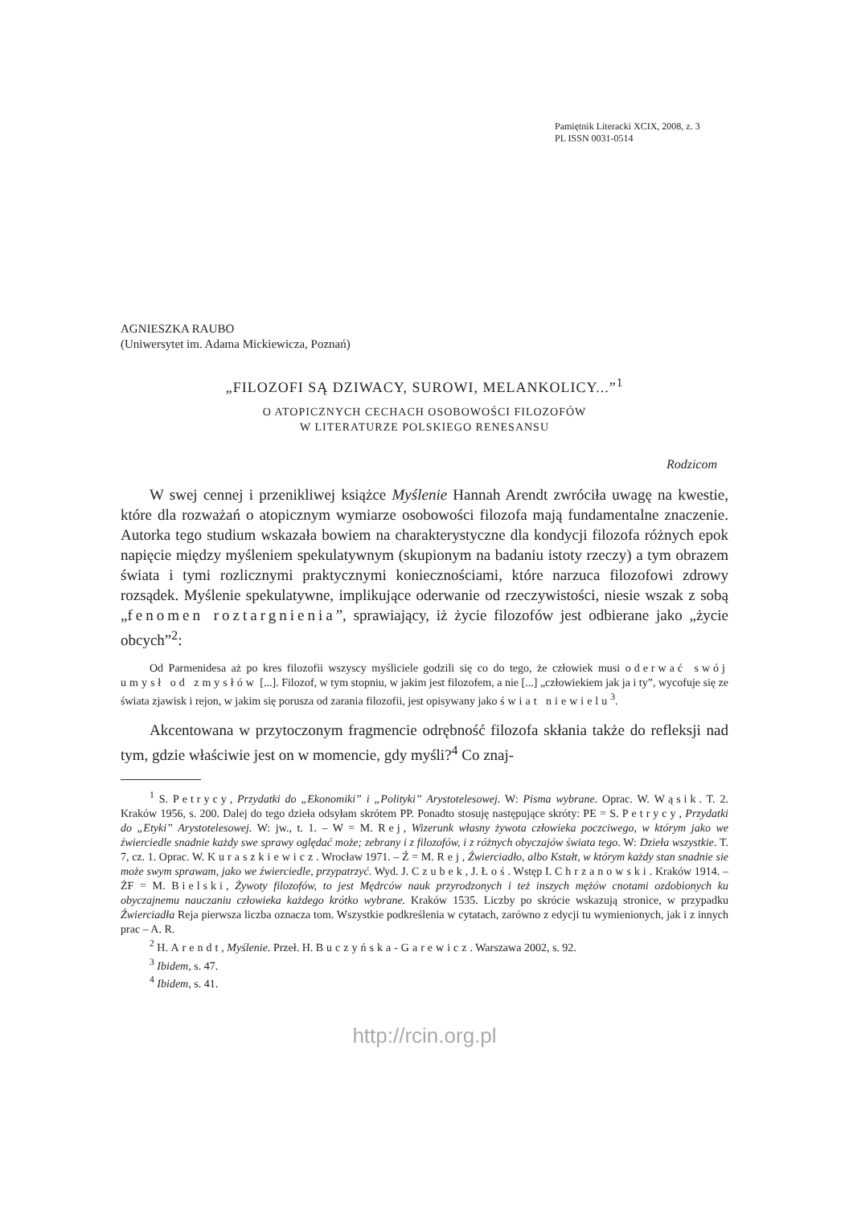Pamiętnik Literacki XCIX, 2008, z. 3
PL ISSN 0031-0514
AGNIESZKA RAUBO
(Uniwersytet im. Adama Mickiewicza, Poznań)
„FILOZOFI SĄ DZIWACY, SUROWI, MELANKOLICY...”<sup>1</sup>
O ATOPICZNYCH CECHACH OSOBOWOŚCI FILOZOFÓW
W LITERATURZE POLSKIEGO RENESANSU
Rodzicom
W swej cennej i przenikliwej książce Myślenie Hannah Arendt zwróciła uwagę na kwestie, które dla rozważań o atopicznym wymiarze osobowości filozofa mają fundamentalne znaczenie. Autorka tego studium wskazała bowiem na charakterystyczne dla kondycji filozofa różnych epok napięcie między myśleniem spekulatywnym (skupionym na badaniu istoty rzeczy) a tym obrazem świata i tymi rozlicznymi praktycznymi koniecznościami, które narzuca filozofowi zdrowy rozsądek. Myślenie spekulatywne, implikujące oderwanie od rzeczywistości, niesie wszak z sobą „fenomen roztargnienia”, sprawiający, iż życie filozofów jest odbierane jako „życie obcych”<sup>2</sup>:
Od Parmenidesa aż po kres filozofii wszyscy myśliciele godzili się co do tego, że człowiek musi oderwać swój umysł od zmysłów [...]. Filozof, w tym stopniu, w jakim jest filozofem, a nie [...] „człowiekiem jak ja i ty”, wycofuje się ze świata zjawisk i rejon, w jakim się porusza od zarania filozofii, jest opisywany jako świat niewielu<sup>3</sup>.
Akcentowana w przytoczonym fragmencie odrębność filozofa skłania także do refleksji nad tym, gdzie właściwie jest on w momencie, gdy myśli?<sup>4</sup> Co znaj-
<sup>1</sup> S. Petrycy, Przydatki do „Ekonomiki” i „Polityki” Arystotelesowej. W: Pisma wybrane. Oprac. W. Wąsik. T. 2. Kraków 1956, s. 200. Dalej do tego dzieła odsyłam skrótem PP. Ponadto stosuję następujące skróty: PE = S. Petrycy, Przydatki do „Etyki” Arystotelesowej. W: jw., t. 1. – W = M. Rej, Wizerunk własny żywota człowieka poczciwego, w którym jako we źwierciedle snadnie każdy swe sprawy oględać może; zebrany i z filozofów, i z różnych obyczajów świata tego. W: Dzieła wszystkie. T. 7, cz. 1. Oprac. W. Kuraszkiewicz. Wrocław 1971. – Ź = M. Rej, Źwierciadło, albo Kstałt, w którym każdy stan snadnie sie może swym sprawam, jako we źwierciedle, przypatrzyć. Wyd. J. Czubek, J. Łoś. Wstęp I. Chrzanowski. Kraków 1914. – ŻF = M. Bielski, Żywoty filozofów, to jest Mędrców nauk przyrodzonych i też inszych mężów cnotami ozdobionych ku obyczajnemu nauczaniu człowieka każdego krótko wybrane. Kraków 1535. Liczby po skrócie wskazują stronice, w przypadku Źwierciadła Reja pierwsza liczba oznacza tom. Wszystkie podkreślenia w cytatach, zarówno z edycji tu wymienionych, jak i z innych prac – A. R.
<sup>2</sup> H. Arendt, Myślenie. Przeł. H. Buczyńska-Garewicz. Warszawa 2002, s. 92.
<sup>3</sup> Ibidem, s. 47.
<sup>4</sup> Ibidem, s. 41.
http://rcin.org.pl